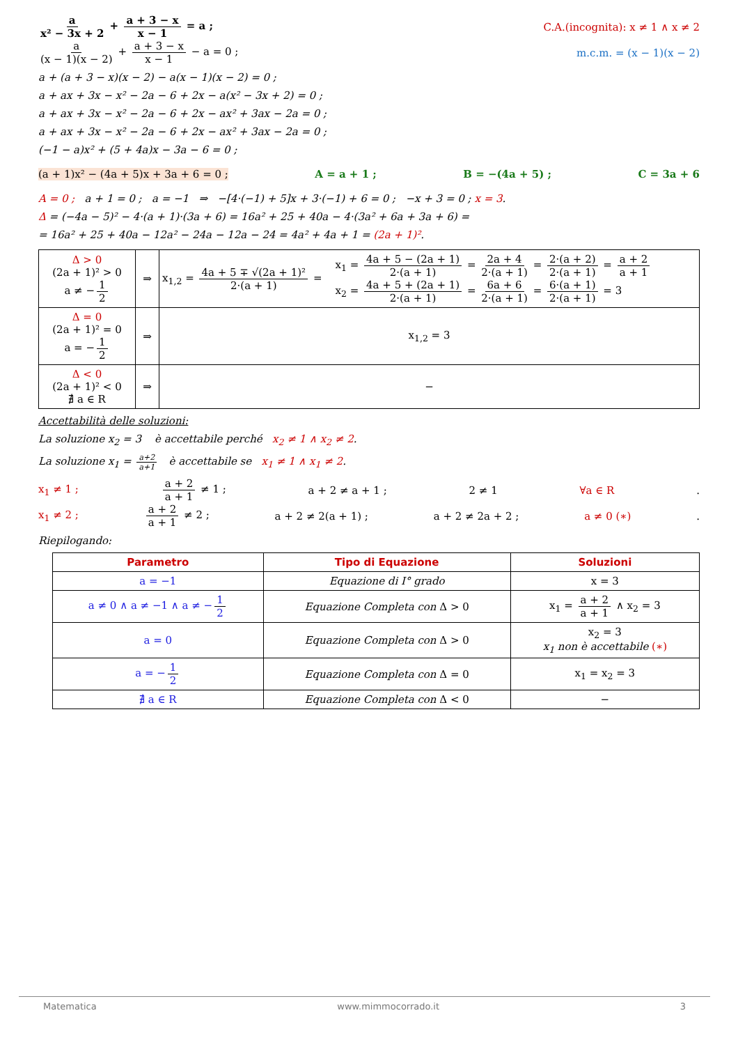a x² − 3x + 2 + a + 3 − x x − 1 = a ;
C.A.(incognita): x ≠ 1 ∧ x ≠ 2
a (x − 1)(x − 2) + a + 3 − x x − 1 − a = 0 ;
m.c.m. = (x − 1)(x − 2)
a + (a + 3 − x)(x − 2) − a(x − 1)(x − 2) = 0 ;
a + ax + 3x − x² − 2a − 6 + 2x − a(x² − 3x + 2) = 0 ;
a + ax + 3x − x² − 2a − 6 + 2x − ax² + 3ax − 2a = 0 ;
a + ax + 3x − x² − 2a − 6 + 2x − ax² + 3ax − 2a = 0 ;
(−1 − a)x² + (5 + 4a)x − 3a − 6 = 0 ;
(a + 1)x² − (4a + 5)x + 3a + 6 = 0 ; A = a + 1 ; B = −(4a + 5) ; C = 3a + 6
A = 0 ; a + 1 = 0 ; a = −1 ⇒ −[4·(−1) + 5]x + 3·(−1) + 6 = 0 ; −x + 3 = 0 ; x = 3.
Δ = (−4a − 5)² − 4·(a + 1)·(3a + 6) = 16a² + 25 + 40a − 4·(3a² + 6a + 3a + 6) =
= 16a² + 25 + 40a − 12a² − 24a − 12a − 24 = 4a² + 4a + 1 = (2a + 1)².
| Δ > 0 (2a + 1)² > 0 a ≠ − 1 2 | ⇒ | x<sub>1,2</sub> = 4a + 5 ∓ √(2a + 1)² 2·(a + 1) = x<sub>1</sub> = 4a + 5 − (2a + 1) 2·(a + 1) = 2a + 4 2·(a + 1) = 2·(a + 2) 2·(a + 1) = a + 2 a + 1 x<sub>2</sub> = 4a + 5 + (2a + 1) 2·(a + 1) = 6a + 6 2·(a + 1) = 6·(a + 1) 2·(a + 1) = 3 |
| Δ = 0 (2a + 1)² = 0 a = − 1 2 | ⇒ | x<sub>1,2</sub> = 3 |
| Δ < 0 (2a + 1)² < 0 ∄ a ∈ R | ⇒ | − |
Accettabilità delle soluzioni:
La soluzione x<sub>2</sub> = 3 è accettabile perché x<sub>2</sub> ≠ 1 ∧ x<sub>2</sub> ≠ 2.
La soluzione x<sub>1</sub> = a+2 a+1 è accettabile se x<sub>1</sub> ≠ 1 ∧ x<sub>1</sub> ≠ 2.
x<sub>1</sub> ≠ 1 ; a + 2 a + 1 ≠ 1 ; a + 2 ≠ a + 1 ; 2 ≠ 1 ∀a ∈ R .
x<sub>1</sub> ≠ 2 ; a + 2 a + 1 ≠ 2 ; a + 2 ≠ 2(a + 1) ; a + 2 ≠ 2a + 2 ; a ≠ 0 (∗).
Riepilogando:
| Parametro | Tipo di Equazione | Soluzioni |
| --- | --- | --- |
| a = −1 | Equazione di I° grado | x = 3 |
| a ≠ 0 ∧ a ≠ −1 ∧ a ≠ − 1 2 | Equazione Completa con Δ > 0 | x<sub>1</sub> = a + 2 a + 1 ∧ x<sub>2</sub> = 3 |
| a = 0 | Equazione Completa con Δ > 0 | x<sub>2</sub> = 3 x<sub>1</sub> non è accettabile (∗) |
| a = − 1 2 | Equazione Completa con Δ = 0 | x<sub>1</sub> = x<sub>2</sub> = 3 |
| ∄ a ∈ R | Equazione Completa con Δ < 0 | − |
Matematica www.mimmocorrado.it 3